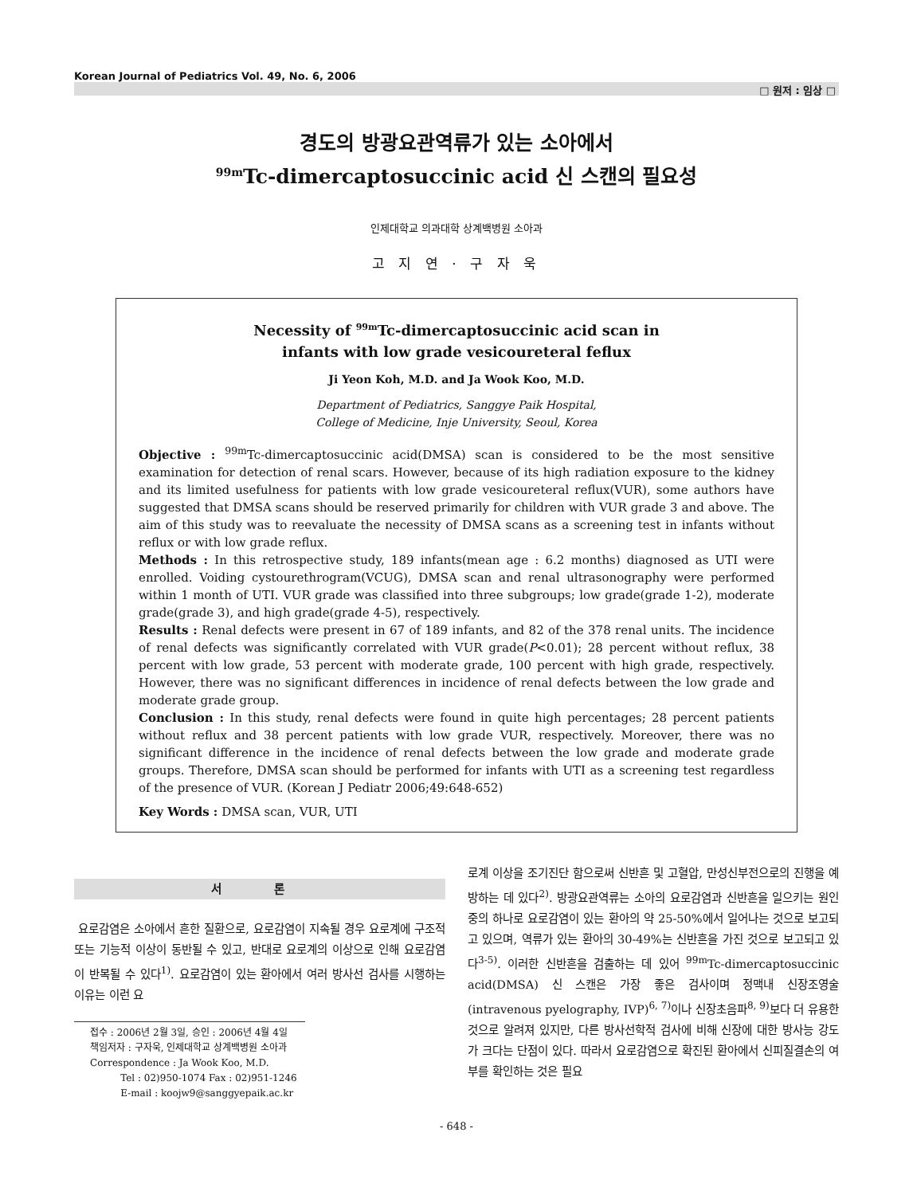Korean Journal of Pediatrics Vol. 49, No. 6, 2006
□ 원저 : 임상 □
경도의 방광요관역류가 있는 소아에서
<sup>99m</sup>Tc-dimercaptosuccinic acid 신 스캔의 필요성
인제대학교 의과대학 상계백병원 소아과
고 지 연 · 구 자 욱
Necessity of <sup>99m</sup>Tc-dimercaptosuccinic acid scan in
infants with low grade vesicoureteral feflux
Ji Yeon Koh, M.D. and Ja Wook Koo, M.D.
Department of Pediatrics, Sanggye Paik Hospital,
College of Medicine, Inje University, Seoul, Korea
Objective : <sup>99m</sup>Tc-dimercaptosuccinic acid(DMSA) scan is considered to be the most sensitive examination for detection of renal scars. However, because of its high radiation exposure to the kidney and its limited usefulness for patients with low grade vesicoureteral reflux(VUR), some authors have suggested that DMSA scans should be reserved primarily for children with VUR grade 3 and above. The aim of this study was to reevaluate the necessity of DMSA scans as a screening test in infants without reflux or with low grade reflux.
Methods : In this retrospective study, 189 infants(mean age : 6.2 months) diagnosed as UTI were enrolled. Voiding cystourethrogram(VCUG), DMSA scan and renal ultrasonography were performed within 1 month of UTI. VUR grade was classified into three subgroups; low grade(grade 1-2), moderate grade(grade 3), and high grade(grade 4-5), respectively.
Results : Renal defects were present in 67 of 189 infants, and 82 of the 378 renal units. The incidence of renal defects was significantly correlated with VUR grade(P<0.01); 28 percent without reflux, 38 percent with low grade, 53 percent with moderate grade, 100 percent with high grade, respectively. However, there was no significant differences in incidence of renal defects between the low grade and moderate grade group.
Conclusion : In this study, renal defects were found in quite high percentages; 28 percent patients without reflux and 38 percent patients with low grade VUR, respectively. Moreover, there was no significant difference in the incidence of renal defects between the low grade and moderate grade groups. Therefore, DMSA scan should be performed for infants with UTI as a screening test regardless of the presence of VUR. (Korean J Pediatr 2006;49:648-652)
Key Words : DMSA scan, VUR, UTI
서 론
요로감염은 소아에서 흔한 질환으로, 요로감염이 지속될 경우 요로계에 구조적 또는 기능적 이상이 동반될 수 있고, 반대로 요로계의 이상으로 인해 요로감염이 반복될 수 있다<sup>1)</sup>. 요로감염이 있는 환아에서 여러 방사선 검사를 시행하는 이유는 이런 요
접수 : 2006년 2월 3일, 승인 : 2006년 4월 4일
책임저자 : 구자욱, 인제대학교 상계백병원 소아과
Correspondence : Ja Wook Koo, M.D.
Tel : 02)950-1074 Fax : 02)951-1246
E-mail : koojw9@sanggyepaik.ac.kr
로계 이상을 조기진단 함으로써 신반흔 및 고혈압, 만성신부전으로의 진행을 예방하는 데 있다<sup>2)</sup>. 방광요관역류는 소아의 요로감염과 신반흔을 일으키는 원인 중의 하나로 요로감염이 있는 환아의 약 25-50%에서 일어나는 것으로 보고되고 있으며, 역류가 있는 환아의 30-49%는 신반흔을 가진 것으로 보고되고 있다<sup>3-5)</sup>. 이러한 신반흔을 검출하는 데 있어 <sup>99m</sup>Tc-dimercaptosuccinic acid(DMSA) 신 스캔은 가장 좋은 검사이며 정맥내 신장조영술(intravenous pyelography, IVP)<sup>6, 7)</sup>이나 신장초음파<sup>8, 9)</sup>보다 더 유용한 것으로 알려져 있지만, 다른 방사선학적 검사에 비해 신장에 대한 방사능 강도가 크다는 단점이 있다. 따라서 요로감염으로 확진된 환아에서 신피질결손의 여부를 확인하는 것은 필요
- 648 -